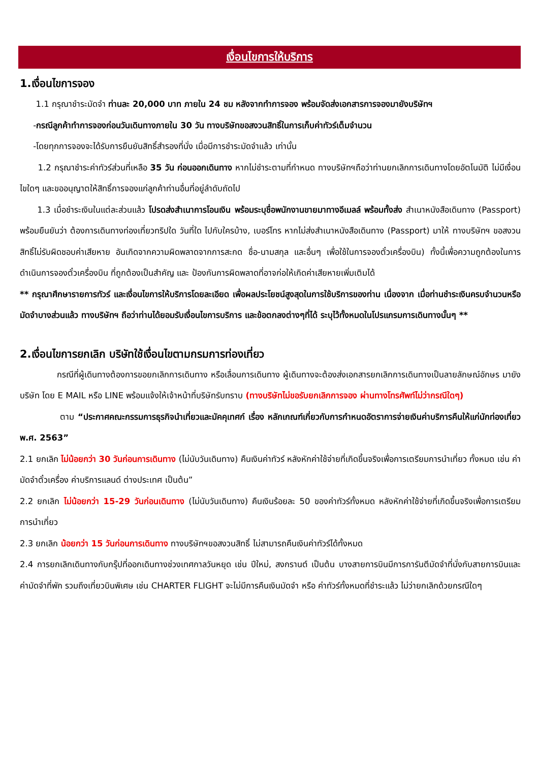เงื่อนไขการให้บริการ
1.เงื่อนไขการจอง
1.1 กรุณาชำระมัดจำ ท่านละ 20,000 บาท ภายใน 24 ชม หลังจากทำการจอง พร้อมจัดส่งเอกสารการจองมายังบริษัทฯ
-กรณีลูกค้าทำการจองก่อนวันเดินทางภายใน 30 วัน ทางบริษัทขอสงวนสิทธิ์ในการเก็บค่าทัวร์เต็มจำนวน
-โดยทุกการจองจะได้รับการยืนยันสิทธิ์สำรองที่นั่ง เมื่อมีการชำระมัดจำแล้ว เท่านั้น
1.2 กรุณาชำระค่าทัวร์ส่วนที่เหลือ 35 วัน ก่อนออกเดินทาง หากไม่ชำระตามที่กำหนด ทางบริษัทฯถือว่าท่านยกเลิกการเดินทางโดยอัตโนมัติ ไม่มีเงื่อนไขใดๆ และขออนุญาตให้สิทธิ์การจองแก่ลูกค้าท่านอื่นที่อยู่ลำดับถัดไป
1.3 เมื่อชำระเงินในแต่ละส่วนแล้ว โปรดส่งสำเนาการโอนเงิน พร้อมระบุชื่อพนักงานขายมาทางอีเมลล์ พร้อมทั้งส่ง สำเนาหนังสือเดินทาง (Passport) พร้อมยืนยันว่า ต้องการเดินทางท่องเที่ยวทริปใด วันที่ใด ไปกับใครบ้าง, เบอร์โทร หากไม่ส่งสำเนาหนังสือเดินทาง (Passport) มาให้ ทางบริษัทฯ ขอสงวนสิทธิ์ไม่รับผิดชอบค่าเสียหาย อันเกิดจากความผิดพลาดจากการสะกด ชื่อ-นามสกุล และอื่นๆ เพื่อใช้ในการจองตั๋วเครื่องบิน) ทั้งนี้เพื่อความถูกต้องในการดำเนินการจองตั๋วเครื่องบิน ที่ถูกต้องเป็นสำคัญ และ ป้องกันการผิดพลาดที่อาจก่อให้เกิดค่าเสียหายเพิ่มเติมได้
** กรุณาศึกษารายการทัวร์ และเงื่อนไขการให้บริการโดยละเอียด เพื่อผลประโยชน์สูงสุดในการใช้บริการของท่าน เนื่องจาก เมื่อท่านชำระเงินครบจำนวนหรือมัดจำบางส่วนแล้ว ทางบริษัทฯ ถือว่าท่านได้ยอมรับเงื่อนไขการบริการ และข้อตกลงต่างๆที่ได้ ระบุไว้ทั้งหมดในโปรแกรมการเดินทางนั้นๆ **
2.เงื่อนไขการยกเลิก บริษัทใช้เงื่อนไขตามกรมการท่องเที่ยว
กรณีที่ผู้เดินทางต้องการขอยกเลิกการเดินทาง หรือเลื่อนการเดินทาง ผู้เดินทางจะต้องส่งเอกสารยกเลิกการเดินทางเป็นลายลักษณ์อักษร มายังบริษัท โดย E MAIL หรือ LINE พร้อมแจ้งให้เจ้าหน้าที่บริษัทรับทราบ (ทางบริษัทไม่ขอรับยกเลิกการจอง ผ่านทางโทรศัพท์ไม่ว่ากรณีใดๆ)
ตาม “ประกาศคณะกรรมการธุรกิจนำเที่ยวและมัคคุเทศก์ เรื่อง หลักเกณฑ์เกี่ยวกับการกำหนดอัตราการจ่ายเงินค่าบริการคืนให้แก่นักท่องเที่ยว พ.ศ. 2563”
2.1 ยกเลิก ไม่น้อยกว่า 30 วันก่อนการเดินทาง (ไม่นับวันเดินทาง) คืนเงินค่าทัวร์ หลังหักค่าใช้จ่ายที่เกิดขึ้นจริงเพื่อการเตรียมการนำเที่ยว ทั้งหมด เช่น ค่ามัดจำตั๋วเครื่อง ค่าบริการแลนด์ ต่างประเทศ เป็นต้น”
2.2 ยกเลิก ไม่น้อยกว่า 15-29 วันก่อนเดินทาง (ไม่นับวันเดินทาง) คืนเงินร้อยละ 50 ของค่าทัวร์ทั้งหมด หลังหักค่าใช้จ่ายที่เกิดขึ้นจริงเพื่อการเตรียมการนำเที่ยว
2.3 ยกเลิก น้อยกว่า 15 วันก่อนการเดินทาง ทางบริษัทฯขอสงวนสิทธิ์ ไม่สามารถคืนเงินค่าทัวร์ได้ทั้งหมด
2.4 การยกเลิกเดินทางกับกรุ๊ปที่ออกเดินทางช่วงเทศกาลวันหยุด เช่น ปีใหม่, สงกรานต์ เป็นต้น บางสายการบินมีการการันตีมัดจำที่นั่งกับสายการบินและค่ามัดจำที่พัก รวมถึงเที่ยวบินพิเศษ เช่น CHARTER FLIGHT จะไม่มีการคืนเงินมัดจำ หรือ ค่าทัวร์ทั้งหมดที่ชำระแล้ว ไม่ว่ายกเลิกด้วยกรณีใดๆ